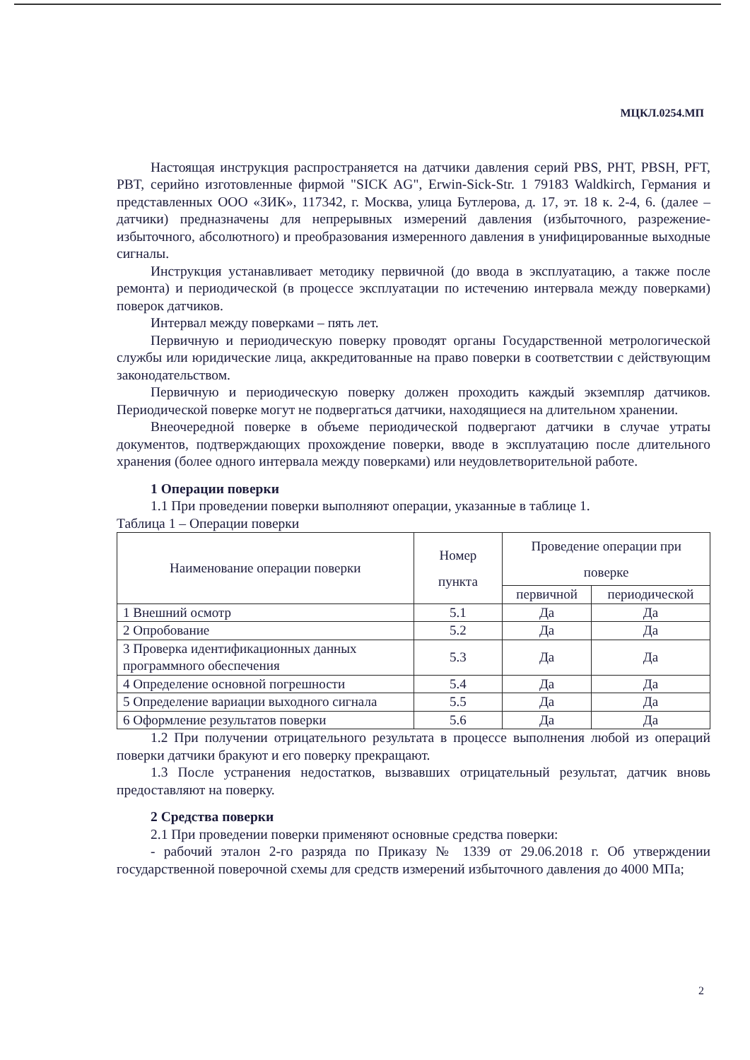МЦКЛ.0254.МП
Настоящая инструкция распространяется на датчики давления серий PBS, PHT, PBSH, PFT, PBT, серийно изготовленные фирмой "SICK AG", Erwin-Sick-Str. 1 79183 Waldkirch, Германия и представленных ООО «ЗИК», 117342, г. Москва, улица Бутлерова, д. 17, эт. 18 к. 2-4, 6. (далее – датчики) предназначены для непрерывных измерений давления (избыточного, разрежение-избыточного, абсолютного) и преобразования измеренного давления в унифицированные выходные сигналы.
Инструкция устанавливает методику первичной (до ввода в эксплуатацию, а также после ремонта) и периодической (в процессе эксплуатации по истечению интервала между поверками) поверок датчиков.
Интервал между поверками – пять лет.
Первичную и периодическую поверку проводят органы Государственной метрологической службы или юридические лица, аккредитованные на право поверки в соответствии с действующим законодательством.
Первичную и периодическую поверку должен проходить каждый экземпляр датчиков. Периодической поверке могут не подвергаться датчики, находящиеся на длительном хранении.
Внеочередной поверке в объеме периодической подвергают датчики в случае утраты документов, подтверждающих прохождение поверки, вводе в эксплуатацию после длительного хранения (более одного интервала между поверками) или неудовлетворительной работе.
1 Операции поверки
1.1 При проведении поверки выполняют операции, указанные в таблице 1.
Таблица 1 – Операции поверки
| Наименование операции поверки | Номер пункта | Проведение операции при поверке | |
| --- | --- | --- | --- |
| | | первичной | периодической |
| 1 Внешний осмотр | 5.1 | Да | Да |
| 2 Опробование | 5.2 | Да | Да |
| 3 Проверка идентификационных данных программного обеспечения | 5.3 | Да | Да |
| 4 Определение основной погрешности | 5.4 | Да | Да |
| 5 Определение вариации выходного сигнала | 5.5 | Да | Да |
| 6 Оформление результатов поверки | 5.6 | Да | Да |
1.2 При получении отрицательного результата в процессе выполнения любой из операций поверки датчики бракуют и его поверку прекращают.
1.3 После устранения недостатков, вызвавших отрицательный результат, датчик вновь предоставляют на поверку.
2 Средства поверки
2.1 При проведении поверки применяют основные средства поверки:
- рабочий эталон 2-го разряда по Приказу № 1339 от 29.06.2018 г. Об утверждении государственной поверочной схемы для средств измерений избыточного давления до 4000 МПа;
2